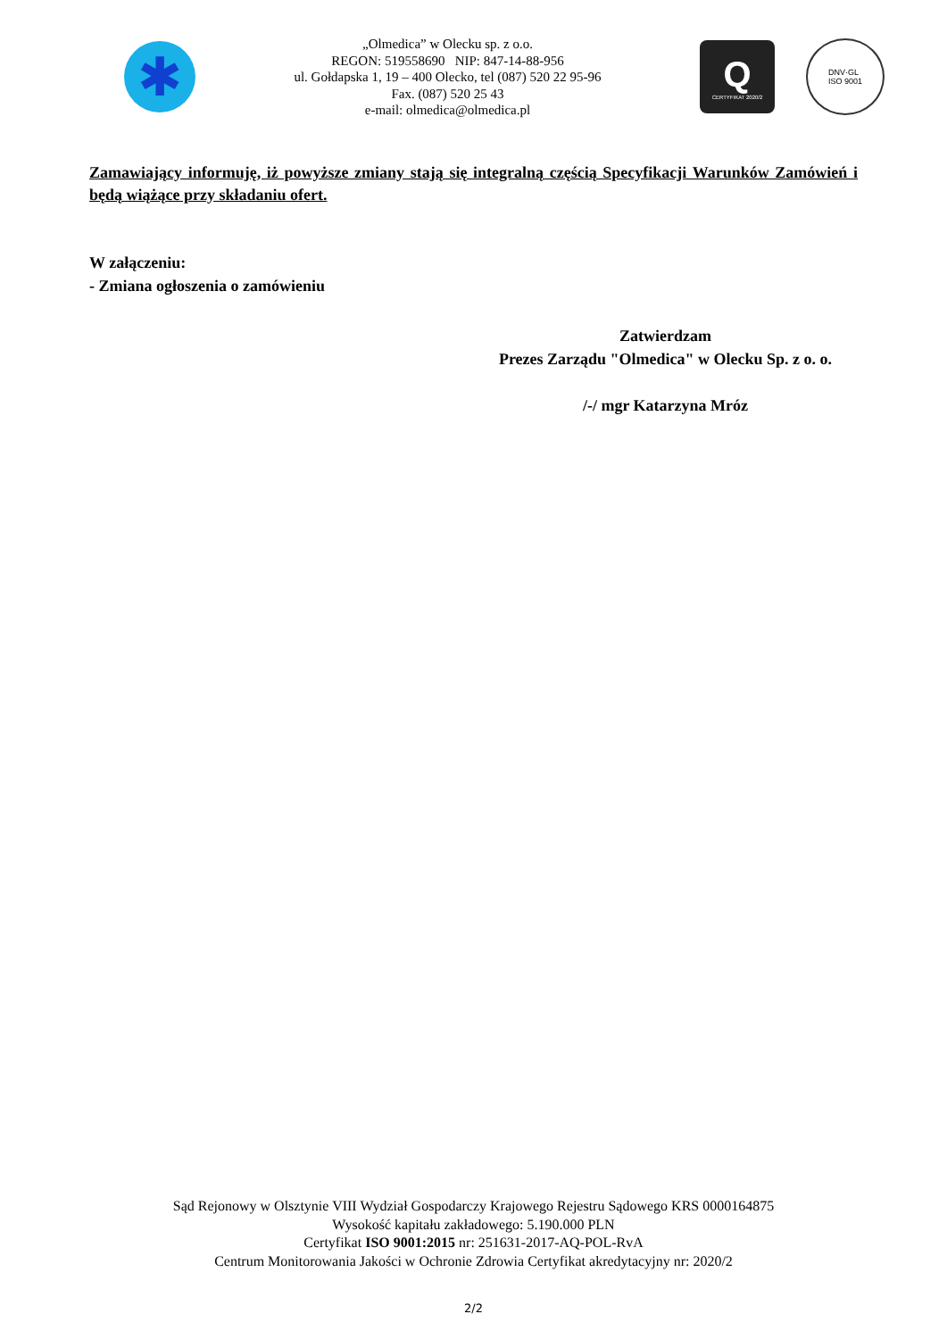✱
„Olmedica” w Olecku sp. z o.o.
REGON: 519558690 NIP: 847-14-88-956
ul. Gołdapska 1, 19 – 400 Olecko, tel (087) 520 22 95-96
Fax. (087) 520 25 43
e-mail: olmedica@olmedica.pl
Q
CERTYFIKAT 2020/2
DNV·GL
ISO 9001
Zamawiający informuję, iż powyższe zmiany stają się integralną częścią Specyfikacji Warunków Zamówień i będą wiążące przy składaniu ofert.
W załączeniu:
- Zmiana ogłoszenia o zamówieniu
Zatwierdzam
Prezes Zarządu "Olmedica" w Olecku Sp. z o. o.
/-/ mgr Katarzyna Mróz
Sąd Rejonowy w Olsztynie VIII Wydział Gospodarczy Krajowego Rejestru Sądowego KRS 0000164875
Wysokość kapitału zakładowego: 5.190.000 PLN
Certyfikat ISO 9001:2015 nr: 251631-2017-AQ-POL-RvA
Centrum Monitorowania Jakości w Ochronie Zdrowia Certyfikat akredytacyjny nr: 2020/2
2/2